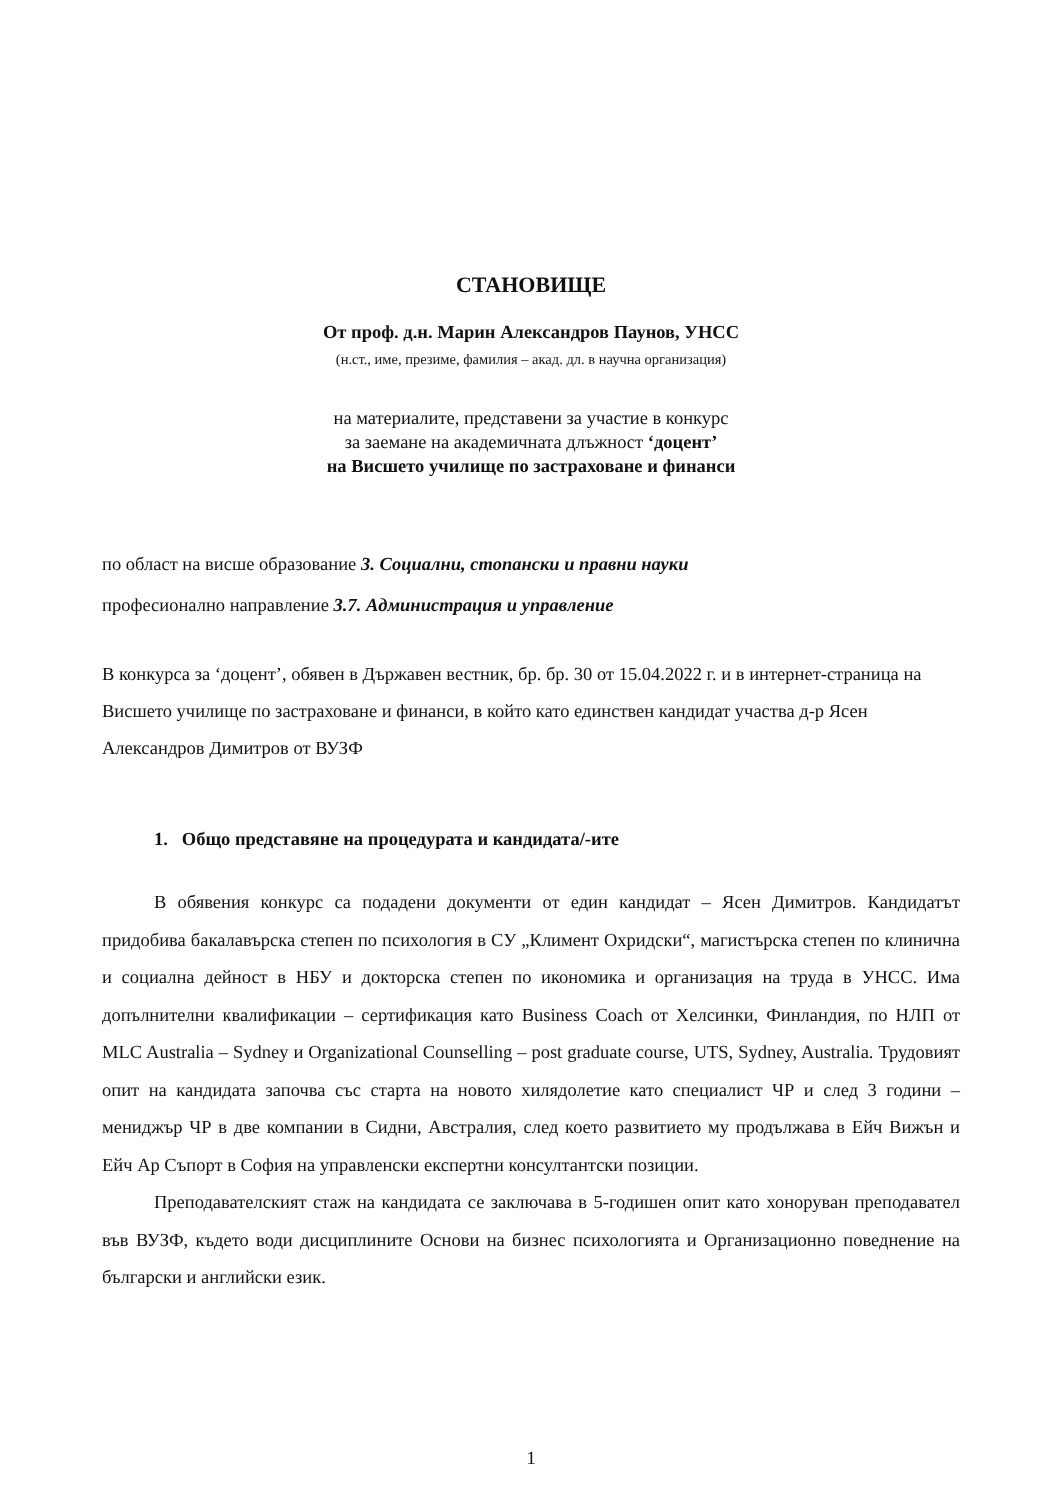СТАНОВИЩЕ
От проф. д.н. Марин Александров Паунов, УНСС
(н.ст., име, презиме, фамилия – акад. дл. в научна организация)
на материалите, представени за участие в конкурс
за заемане на академичната длъжност ‘доцент’
на Висшето училище по застраховане и финанси
по област на висше образование 3. Социални, стопански и правни науки
професионално направление 3.7. Администрация и управление
В конкурса за ‘доцент’, обявен в Държавен вестник, бр. бр. 30 от 15.04.2022 г. и в интернет-страница на Висшето училище по застраховане и финанси, в който като единствен кандидат участва д-р Ясен Александров Димитров от ВУЗФ
1. Общо представяне на процедурата и кандидата/-ите
В обявения конкурс са подадени документи от един кандидат – Ясен Димитров. Кандидатът придобива бакалавърска степен по психология в СУ „Климент Охридски“, магистърска степен по клинична и социална дейност в НБУ и докторска степен по икономика и организация на труда в УНСС. Има допълнителни квалификации – сертификация като Business Coach от Хелсинки, Финландия, по НЛП от MLC Australia – Sydney и Organizational Counselling – post graduate course, UTS, Sydney, Australia. Трудовият опит на кандидата започва със старта на новото хилядолетие като специалист ЧР и след 3 години – мениджър ЧР в две компании в Сидни, Австралия, след което развитието му продължава в Ейч Вижън и Ейч Ар Съпорт в София на управленски експертни консултантски позиции.
Преподавателският стаж на кандидата се заключава в 5-годишен опит като хоноруван преподавател във ВУЗФ, където води дисциплините Основи на бизнес психологията и Организационно поведнение на български и английски език.
1